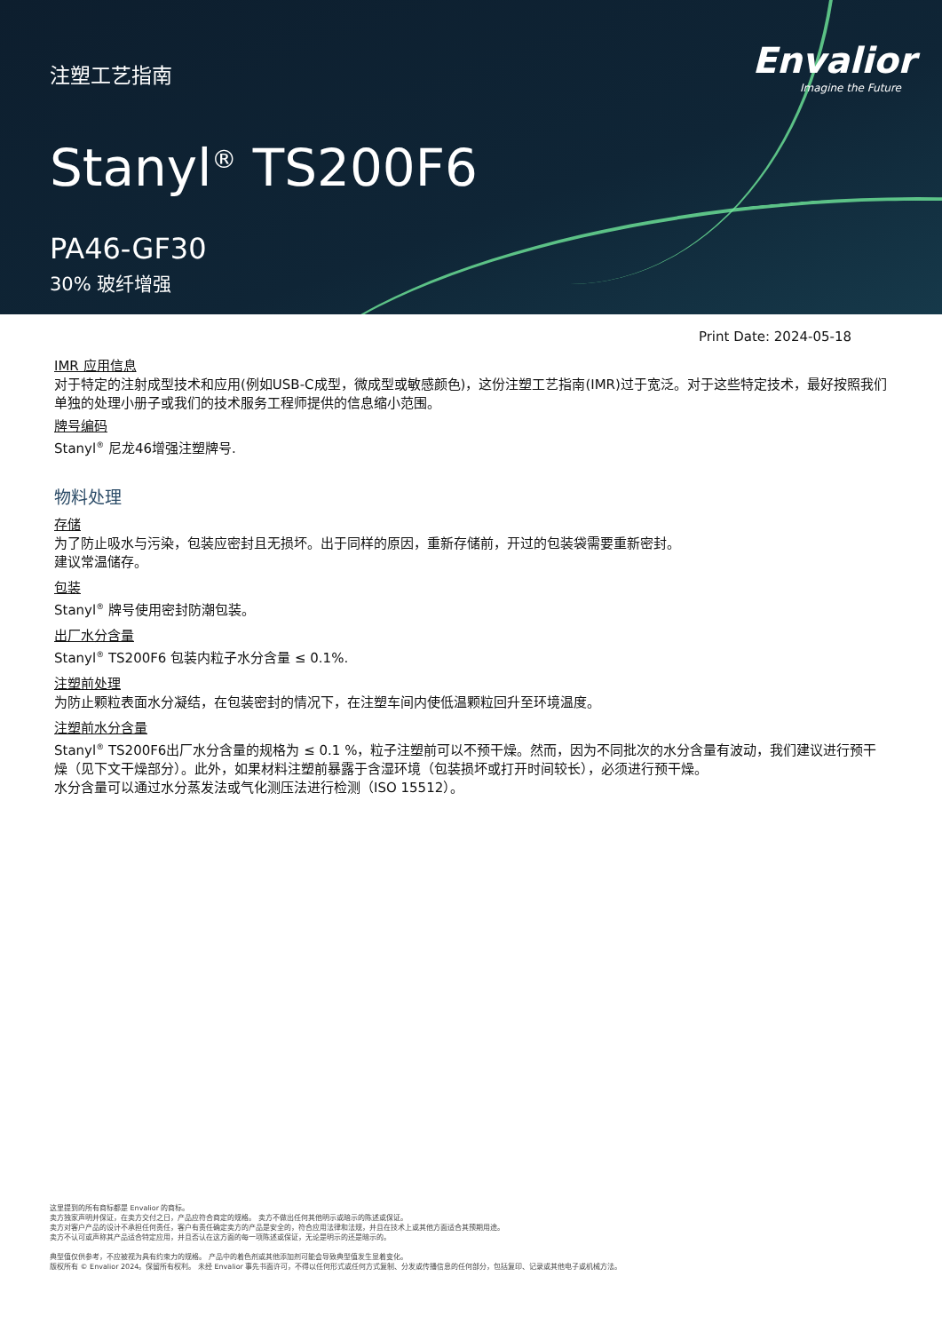注塑工艺指南
Envalior
Imagine the Future
Stanyl<sup>®</sup> TS200F6
PA46-GF30
30% 玻纤增强
Print Date: 2024-05-18
IMR 应用信息
对于特定的注射成型技术和应用(例如USB-C成型，微成型或敏感颜色)，这份注塑工艺指南(IMR)过于宽泛。对于这些特定技术，最好按照我们单独的处理小册子或我们的技术服务工程师提供的信息缩小范围。
牌号编码
Stanyl<sup>®</sup> 尼龙46增强注塑牌号.
物料处理
存储
为了防止吸水与污染，包装应密封且无损坏。出于同样的原因，重新存储前，开过的包装袋需要重新密封。
建议常温储存。
包装
Stanyl<sup>®</sup> 牌号使用密封防潮包装。
出厂水分含量
Stanyl<sup>®</sup> TS200F6 包装内粒子水分含量 ≤ 0.1%.
注塑前处理
为防止颗粒表面水分凝结，在包装密封的情况下，在注塑车间内使低温颗粒回升至环境温度。
注塑前水分含量
Stanyl<sup>®</sup> TS200F6出厂水分含量的规格为 ≤ 0.1 %，粒子注塑前可以不预干燥。然而，因为不同批次的水分含量有波动，我们建议进行预干燥（见下文干燥部分）。此外，如果材料注塑前暴露于含湿环境（包装损坏或打开时间较长），必须进行预干燥。
水分含量可以通过水分蒸发法或气化测压法进行检测（ISO 15512）。
这里提到的所有商标都是 Envalior 的商标。
卖方独家声明并保证，在卖方交付之日，产品应符合商定的规格。 卖方不做出任何其他明示或暗示的陈述或保证。
卖方对客户产品的设计不承担任何责任，客户有责任确定卖方的产品是安全的，符合应用法律和法规，并且在技术上或其他方面适合其预期用途。
卖方不认可或声称其产品适合特定应用，并且否认在这方面的每一项陈述或保证，无论是明示的还是暗示的。
典型值仅供参考，不应被视为具有约束力的规格。 产品中的着色剂或其他添加剂可能会导致典型值发生显着变化。
版权所有 © Envalior 2024。保留所有权利。 未经 Envalior 事先书面许可，不得以任何形式或任何方式复制、分发或传播信息的任何部分，包括复印、记录或其他电子或机械方法。